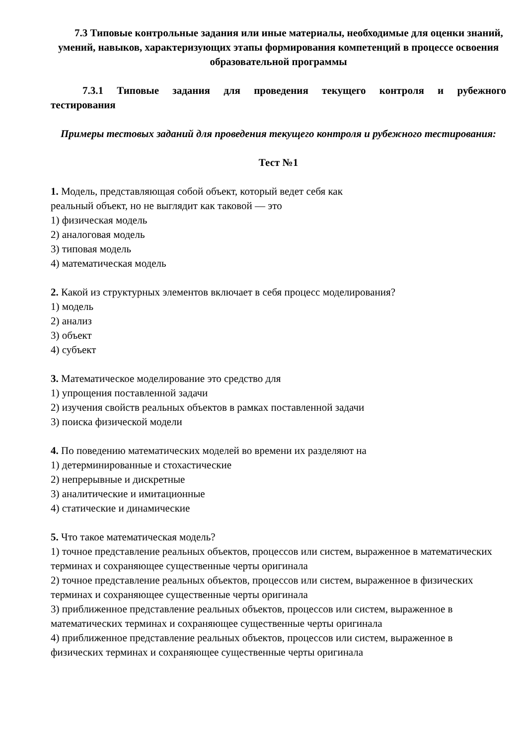7.3 Типовые контрольные задания или иные материалы, необходимые для оценки знаний, умений, навыков, характеризующих этапы формирования компетенций в процессе освоения образовательной программы
7.3.1 Типовые задания для проведения текущего контроля и рубежного тестирования
Примеры тестовых заданий для проведения текущего контроля и рубежного тестирования:
Тест №1
1. Модель, представляющая собой объект, который ведет себя как
реальный объект, но не выглядит как таковой — это
1) физическая модель
2) аналоговая модель
3) типовая модель
4) математическая модель
2. Какой из структурных элементов включает в себя процесс моделирования?
1) модель
2) анализ
3) объект
4) субъект
3. Математическое моделирование это средство для
1) упрощения поставленной задачи
2) изучения свойств реальных объектов в рамках поставленной задачи
3) поиска физической модели
4. По поведению математических моделей во времени их разделяют на
1) детерминированные и стохастические
2) непрерывные и дискретные
3) аналитические и имитационные
4) статические и динамические
5. Что такое математическая модель?
1) точное представление реальных объектов, процессов или систем, выраженное в математических терминах и сохраняющее существенные черты оригинала
2) точное представление реальных объектов, процессов или систем, выраженное в физических терминах и сохраняющее существенные черты оригинала
3) приближенное представление реальных объектов, процессов или систем, выраженное в математических терминах и сохраняющее существенные черты оригинала
4) приближенное представление реальных объектов, процессов или систем, выраженное в физических терминах и сохраняющее существенные черты оригинала